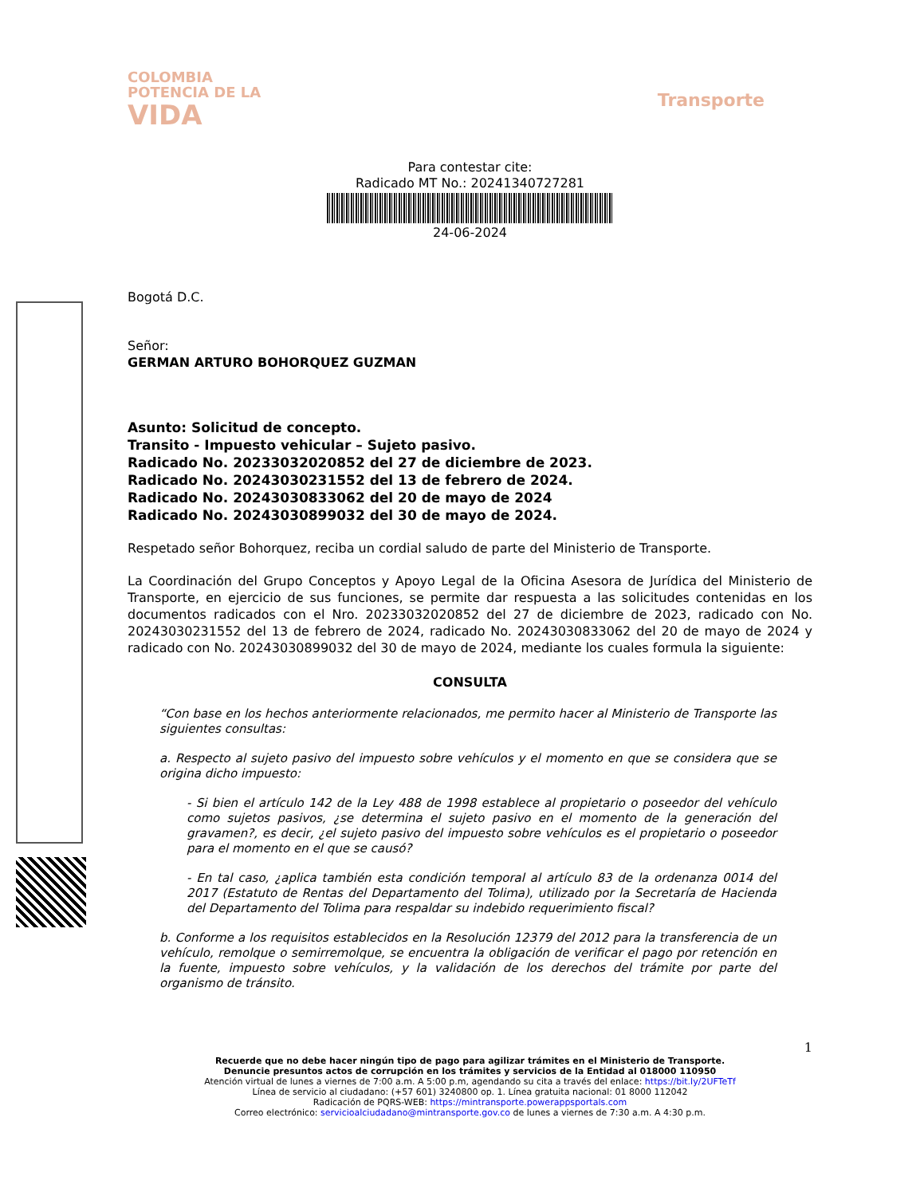COLOMBIA
POTENCIA DE LA
VIDA
Transporte
Para contestar cite:
Radicado MT No.: 20241340727281
24-06-2024
Bogotá D.C.
Señor:
GERMAN ARTURO BOHORQUEZ GUZMAN
Asunto: Solicitud de concepto.
Transito - Impuesto vehicular – Sujeto pasivo.
Radicado No. 20233032020852 del 27 de diciembre de 2023.
Radicado No. 20243030231552 del 13 de febrero de 2024.
Radicado No. 20243030833062 del 20 de mayo de 2024
Radicado No. 20243030899032 del 30 de mayo de 2024.
Respetado señor Bohorquez, reciba un cordial saludo de parte del Ministerio de Transporte.
La Coordinación del Grupo Conceptos y Apoyo Legal de la Oficina Asesora de Jurídica del Ministerio de Transporte, en ejercicio de sus funciones, se permite dar respuesta a las solicitudes contenidas en los documentos radicados con el Nro. 20233032020852 del 27 de diciembre de 2023, radicado con No. 20243030231552 del 13 de febrero de 2024, radicado No. 20243030833062 del 20 de mayo de 2024 y radicado con No. 20243030899032 del 30 de mayo de 2024, mediante los cuales formula la siguiente:
CONSULTA
“Con base en los hechos anteriormente relacionados, me permito hacer al Ministerio de Transporte las siguientes consultas:
a. Respecto al sujeto pasivo del impuesto sobre vehículos y el momento en que se considera que se origina dicho impuesto:
- Si bien el artículo 142 de la Ley 488 de 1998 establece al propietario o poseedor del vehículo como sujetos pasivos, ¿se determina el sujeto pasivo en el momento de la generación del gravamen?, es decir, ¿el sujeto pasivo del impuesto sobre vehículos es el propietario o poseedor para el momento en el que se causó?
- En tal caso, ¿aplica también esta condición temporal al artículo 83 de la ordenanza 0014 del 2017 (Estatuto de Rentas del Departamento del Tolima), utilizado por la Secretaría de Hacienda del Departamento del Tolima para respaldar su indebido requerimiento fiscal?
b. Conforme a los requisitos establecidos en la Resolución 12379 del 2012 para la transferencia de un vehículo, remolque o semirremolque, se encuentra la obligación de verificar el pago por retención en la fuente, impuesto sobre vehículos, y la validación de los derechos del trámite por parte del organismo de tránsito.
1
Recuerde que no debe hacer ningún tipo de pago para agilizar trámites en el Ministerio de Transporte.
Denuncie presuntos actos de corrupción en los trámites y servicios de la Entidad al 018000 110950
Atención virtual de lunes a viernes de 7:00 a.m. A 5:00 p.m, agendando su cita a través del enlace: https://bit.ly/2UFTeTf
Línea de servicio al ciudadano: (+57 601) 3240800 op. 1. Línea gratuita nacional: 01 8000 112042
Radicación de PQRS-WEB: https://mintransporte.powerappsportals.com
Correo electrónico: servicioalciudadano@mintransporte.gov.co de lunes a viernes de 7:30 a.m. A 4:30 p.m.